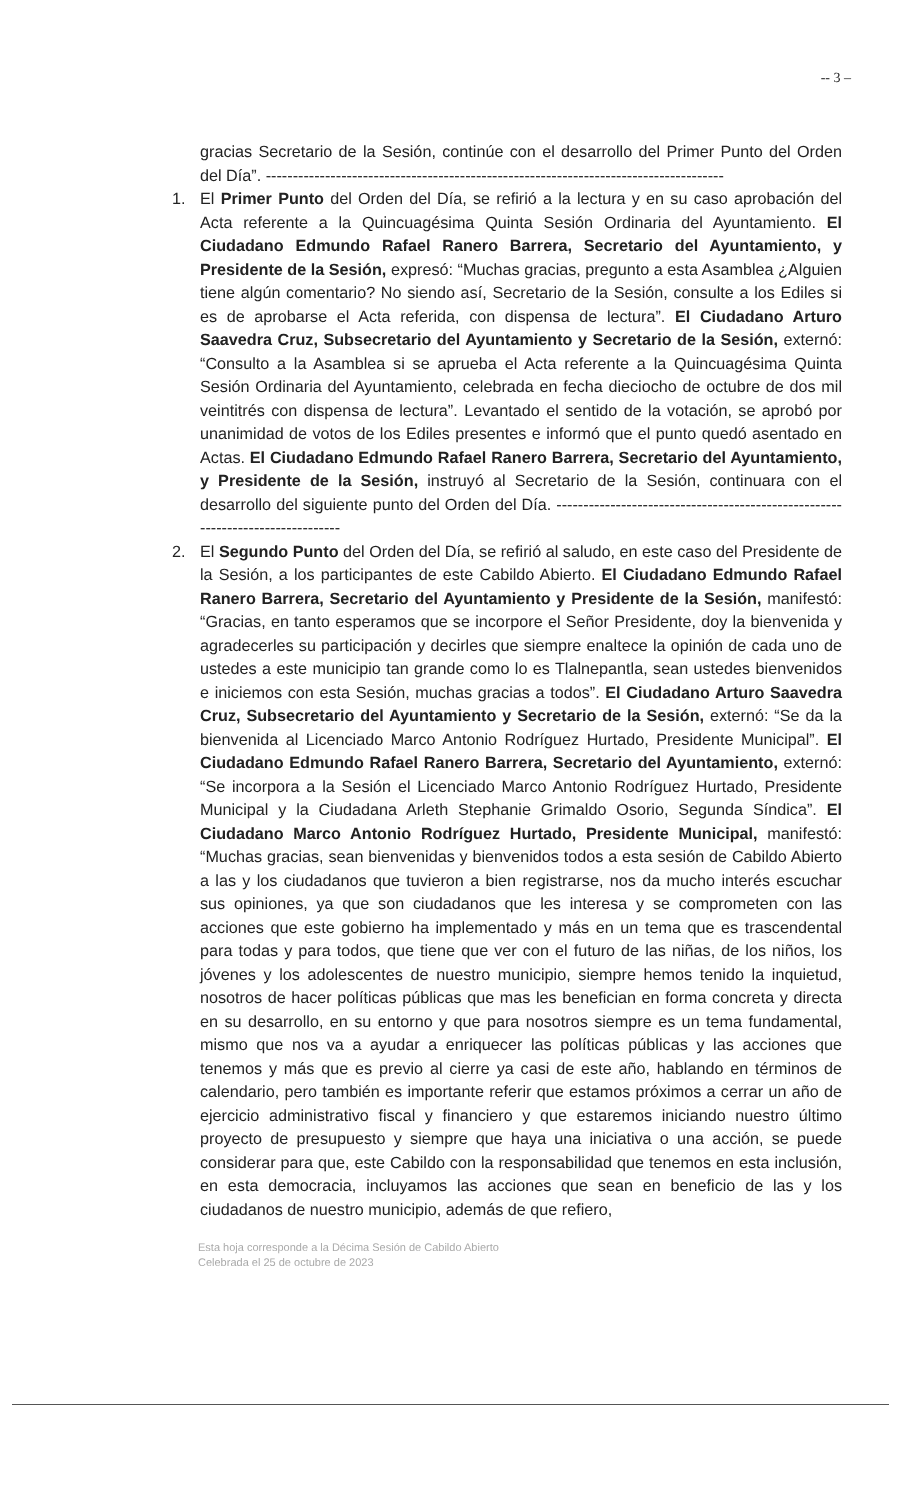-- 3 –
gracias Secretario de la Sesión, continúe con el desarrollo del Primer Punto del Orden del Día”. -------------------------------------------------------------------------------------
1. El Primer Punto del Orden del Día, se refirió a la lectura y en su caso aprobación del Acta referente a la Quincuagésima Quinta Sesión Ordinaria del Ayuntamiento. El Ciudadano Edmundo Rafael Ranero Barrera, Secretario del Ayuntamiento, y Presidente de la Sesión, expresó: “Muchas gracias, pregunto a esta Asamblea ¿Alguien tiene algún comentario? No siendo así, Secretario de la Sesión, consulte a los Ediles si es de aprobarse el Acta referida, con dispensa de lectura”. El Ciudadano Arturo Saavedra Cruz, Subsecretario del Ayuntamiento y Secretario de la Sesión, externó: “Consulto a la Asamblea si se aprueba el Acta referente a la Quincuagésima Quinta Sesión Ordinaria del Ayuntamiento, celebrada en fecha dieciocho de octubre de dos mil veintitrés con dispensa de lectura”. Levantado el sentido de la votación, se aprobó por unanimidad de votos de los Ediles presentes e informó que el punto quedó asentado en Actas. El Ciudadano Edmundo Rafael Ranero Barrera, Secretario del Ayuntamiento, y Presidente de la Sesión, instruyó al Secretario de la Sesión, continuara con el desarrollo del siguiente punto del Orden del Día. -------------------------------------------------------------------------------
2. El Segundo Punto del Orden del Día, se refirió al saludo, en este caso del Presidente de la Sesión, a los participantes de este Cabildo Abierto. El Ciudadano Edmundo Rafael Ranero Barrera, Secretario del Ayuntamiento y Presidente de la Sesión, manifestó: “Gracias, en tanto esperamos que se incorpore el Señor Presidente, doy la bienvenida y agradecerles su participación y decirles que siempre enaltece la opinión de cada uno de ustedes a este municipio tan grande como lo es Tlalnepantla, sean ustedes bienvenidos e iniciemos con esta Sesión, muchas gracias a todos”. El Ciudadano Arturo Saavedra Cruz, Subsecretario del Ayuntamiento y Secretario de la Sesión, externó: “Se da la bienvenida al Licenciado Marco Antonio Rodríguez Hurtado, Presidente Municipal”. El Ciudadano Edmundo Rafael Ranero Barrera, Secretario del Ayuntamiento, externó: “Se incorpora a la Sesión el Licenciado Marco Antonio Rodríguez Hurtado, Presidente Municipal y la Ciudadana Arleth Stephanie Grimaldo Osorio, Segunda Síndica”. El Ciudadano Marco Antonio Rodríguez Hurtado, Presidente Municipal, manifestó: “Muchas gracias, sean bienvenidas y bienvenidos todos a esta sesión de Cabildo Abierto a las y los ciudadanos que tuvieron a bien registrarse, nos da mucho interés escuchar sus opiniones, ya que son ciudadanos que les interesa y se comprometen con las acciones que este gobierno ha implementado y más en un tema que es trascendental para todas y para todos, que tiene que ver con el futuro de las niñas, de los niños, los jóvenes y los adolescentes de nuestro municipio, siempre hemos tenido la inquietud, nosotros de hacer políticas públicas que mas les benefician en forma concreta y directa en su desarrollo, en su entorno y que para nosotros siempre es un tema fundamental, mismo que nos va a ayudar a enriquecer las políticas públicas y las acciones que tenemos y más que es previo al cierre ya casi de este año, hablando en términos de calendario, pero también es importante referir que estamos próximos a cerrar un año de ejercicio administrativo fiscal y financiero y que estaremos iniciando nuestro último proyecto de presupuesto y siempre que haya una iniciativa o una acción, se puede considerar para que, este Cabildo con la responsabilidad que tenemos en esta inclusión, en esta democracia, incluyamos las acciones que sean en beneficio de las y los ciudadanos de nuestro municipio, además de que refiero,
Esta hoja corresponde a la Décima Sesión de Cabildo Abierto
Celebrada el 25 de octubre de 2023